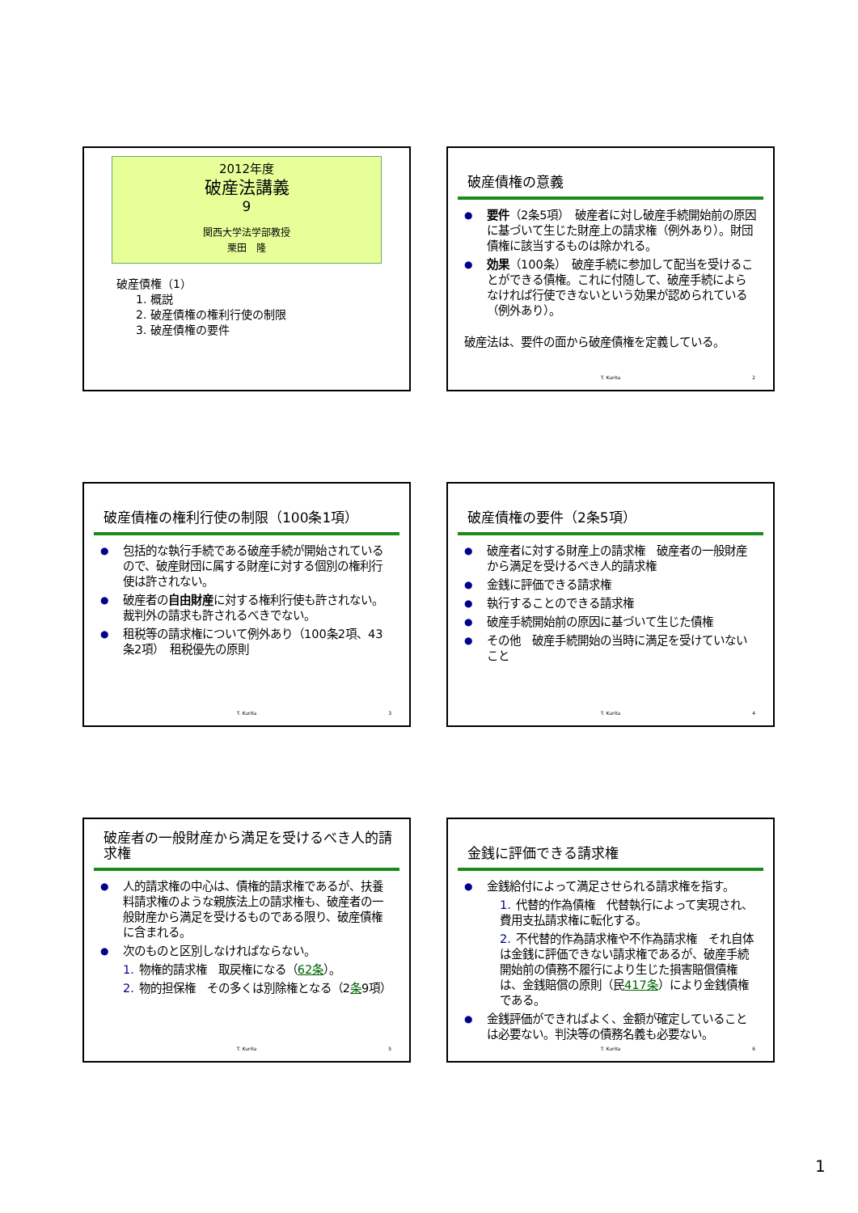2012年度
破産法講義
9
関西大学法学部教授
栗田　隆
破産債権（1）
1. 概説
2. 破産債権の権利行使の制限
3. 破産債権の要件
破産債権の意義
要件（2条5項）　破産者に対し破産手続開始前の原因に基づいて生じた財産上の請求権（例外あり）。財団債権に該当するものは除かれる。
効果（100条）　破産手続に参加して配当を受けることができる債権。これに付随して、破産手続によらなければ行使できないという効果が認められている（例外あり）。
破産法は、要件の面から破産債権を定義している。
T. Kurita 2
破産債権の権利行使の制限（100条1項）
包括的な執行手続である破産手続が開始されているので、破産財団に属する財産に対する個別の権利行使は許されない。
破産者の自由財産に対する権利行使も許されない。裁判外の請求も許されるべきでない。
租税等の請求権について例外あり（100条2項、43条2項）　租税優先の原則
T. Kurita 3
破産債権の要件（2条5項）
破産者に対する財産上の請求権　破産者の一般財産から満足を受けるべき人的請求権
金銭に評価できる請求権
執行することのできる請求権
破産手続開始前の原因に基づいて生じた債権
その他　破産手続開始の当時に満足を受けていないこと
T. Kurita 4
破産者の一般財産から満足を受けるべき人的請求権
人的請求権の中心は、債権的請求権であるが、扶養料請求権のような親族法上の請求権も、破産者の一般財産から満足を受けるものである限り、破産債権に含まれる。
次のものと区別しなければならない。
1. 物権的請求権　取戻権になる（62条）。
2. 物的担保権　その多くは別除権となる（2条9項）
T. Kurita 5
金銭に評価できる請求権
金銭給付によって満足させられる請求権を指す。
1. 代替的作為債権　代替執行によって実現され、費用支払請求権に転化する。
2. 不代替的作為請求権や不作為請求権　それ自体は金銭に評価できない請求権であるが、破産手続開始前の債務不履行により生じた損害賠償債権は、金銭賠償の原則（民417条）により金銭債権である。
金銭評価ができればよく、金額が確定していることは必要ない。判決等の債務名義も必要ない。
T. Kurita 6
1